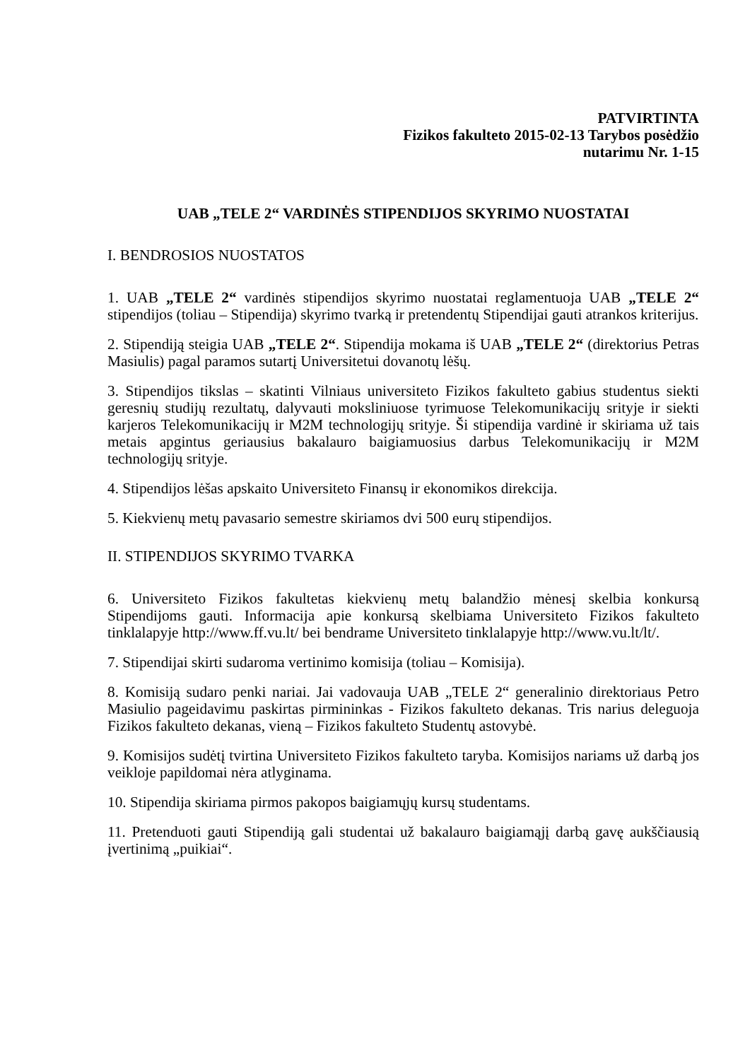PATVIRTINTA
Fizikos fakulteto 2015-02-13 Tarybos posėdžio
nutarimu Nr. 1-15
UAB „TELE 2“ VARDINĖS STIPENDIJOS SKYRIMO NUOSTATAI
I. BENDROSIOS NUOSTATOS
1. UAB „TELE 2“ vardinės stipendijos skyrimo nuostatai reglamentuoja UAB „TELE 2“ stipendijos (toliau – Stipendija) skyrimo tvarką ir pretendentų Stipendijai gauti atrankos kriterijus.
2. Stipendiją steigia UAB „TELE 2“. Stipendija mokama iš UAB „TELE 2“ (direktorius Petras Masiulis) pagal paramos sutartį Universitetui dovanotų lėšų.
3. Stipendijos tikslas – skatinti Vilniaus universiteto Fizikos fakulteto gabius studentus siekti geresnių studijų rezultatų, dalyvauti moksliniuose tyrimuose Telekomunikacijų srityje ir siekti karjeros Telekomunikacijų ir M2M technologijų srityje. Ši stipendija vardinė ir skiriama už tais metais apgintus geriausius bakalauro baigiamuosius darbus Telekomunikacijų ir M2M technologijų srityje.
4. Stipendijos lėšas apskaito Universiteto Finansų ir ekonomikos direkcija.
5. Kiekvienų metų pavasario semestre skiriamos dvi 500 eurų stipendijos.
II. STIPENDIJOS SKYRIMO TVARKA
6. Universiteto Fizikos fakultetas kiekvienų metų balandžio mėnesį skelbia konkursą Stipendijoms gauti. Informacija apie konkursą skelbiama Universiteto Fizikos fakulteto tinklalapyje http://www.ff.vu.lt/ bei bendrame Universiteto tinklalapyje http://www.vu.lt/lt/.
7. Stipendijai skirti sudaroma vertinimo komisija (toliau – Komisija).
8. Komisiją sudaro penki nariai. Jai vadovauja UAB „TELE 2“ generalinio direktoriaus Petro Masiulio pageidavimu paskirtas pirmininkas - Fizikos fakulteto dekanas. Tris narius deleguoja Fizikos fakulteto dekanas, vieną – Fizikos fakulteto Studentų astovybė.
9. Komisijos sudėtį tvirtina Universiteto Fizikos fakulteto taryba. Komisijos nariams už darbą jos veikloje papildomai nėra atlyginama.
10. Stipendija skiriama pirmos pakopos baigiamųjų kursų studentams.
11. Pretenduoti gauti Stipendiją gali studentai už bakalauro baigiamąjį darbą gavę aukščiausią įvertinimą „puikiai“.